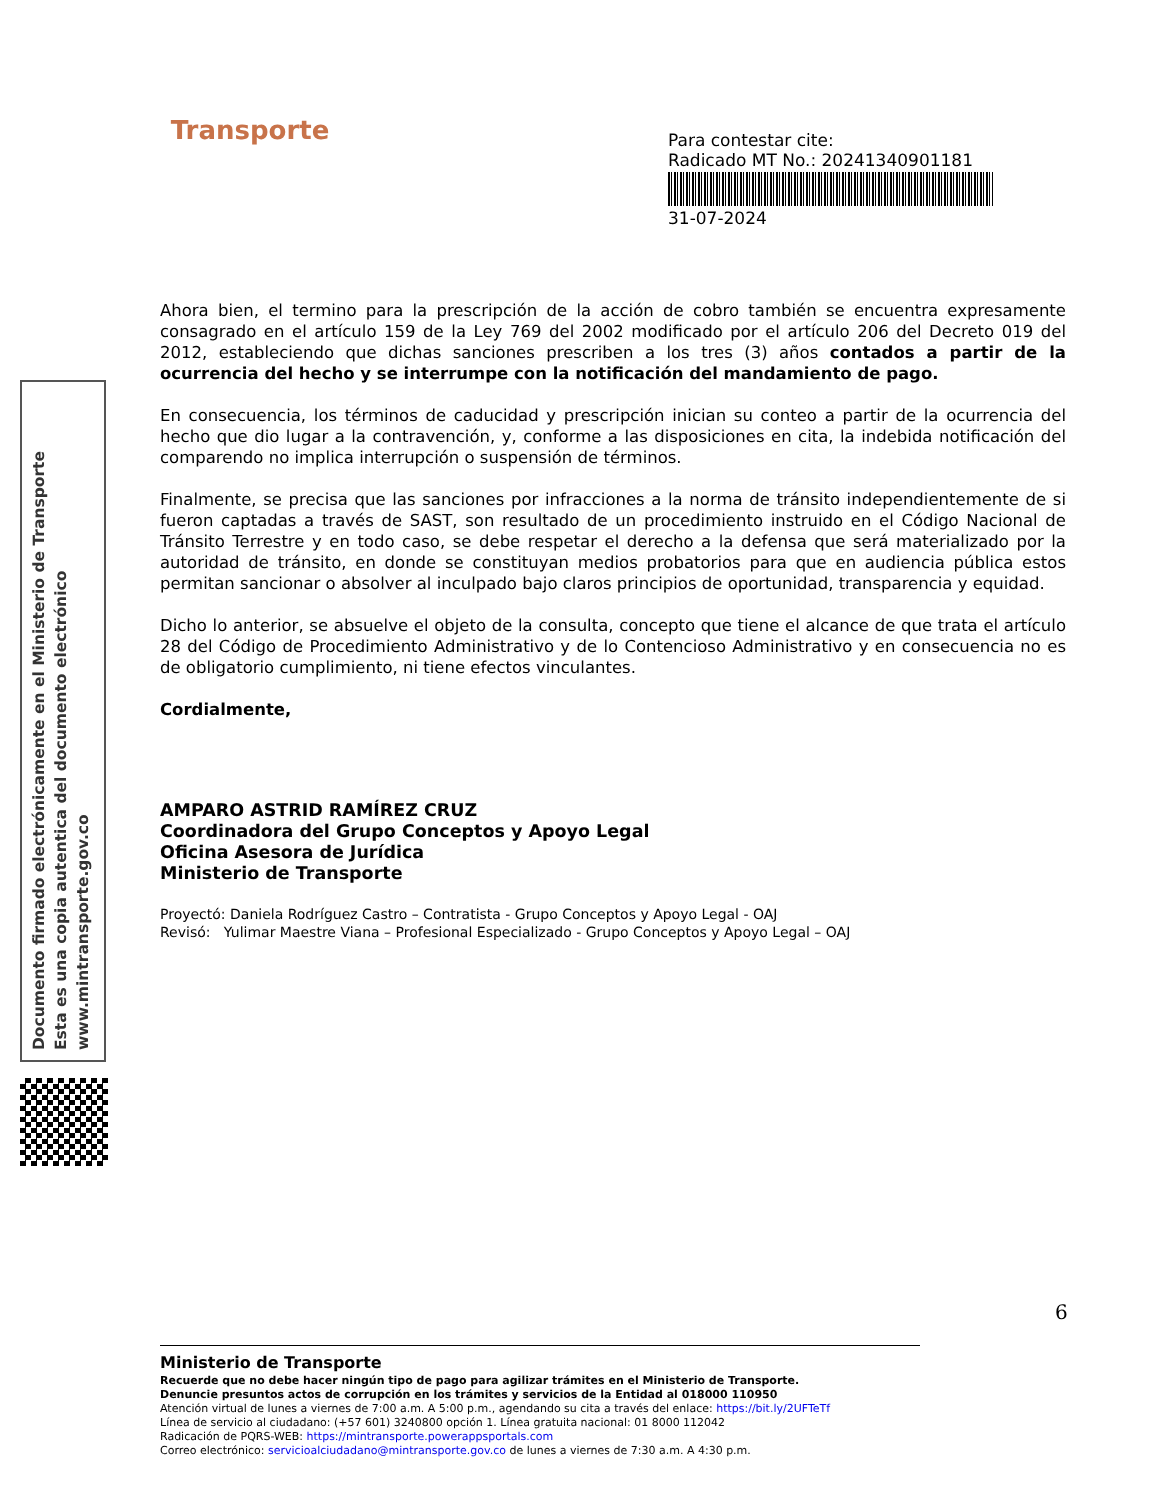Transporte
Para contestar cite:
Radicado MT No.: 20241340901181
31-07-2024
Ahora bien, el termino para la prescripción de la acción de cobro también se encuentra expresamente consagrado en el artículo 159 de la Ley 769 del 2002 modificado por el artículo 206 del Decreto 019 del 2012, estableciendo que dichas sanciones prescriben a los tres (3) años contados a partir de la ocurrencia del hecho y se interrumpe con la notificación del mandamiento de pago.
En consecuencia, los términos de caducidad y prescripción inician su conteo a partir de la ocurrencia del hecho que dio lugar a la contravención, y, conforme a las disposiciones en cita, la indebida notificación del comparendo no implica interrupción o suspensión de términos.
Finalmente, se precisa que las sanciones por infracciones a la norma de tránsito independientemente de si fueron captadas a través de SAST, son resultado de un procedimiento instruido en el Código Nacional de Tránsito Terrestre y en todo caso, se debe respetar el derecho a la defensa que será materializado por la autoridad de tránsito, en donde se constituyan medios probatorios para que en audiencia pública estos permitan sancionar o absolver al inculpado bajo claros principios de oportunidad, transparencia y equidad.
Dicho lo anterior, se absuelve el objeto de la consulta, concepto que tiene el alcance de que trata el artículo 28 del Código de Procedimiento Administrativo y de lo Contencioso Administrativo y en consecuencia no es de obligatorio cumplimiento, ni tiene efectos vinculantes.
Cordialmente,
AMPARO ASTRID RAMÍREZ CRUZ
Coordinadora del Grupo Conceptos y Apoyo Legal
Oficina Asesora de Jurídica
Ministerio de Transporte
Proyectó: Daniela Rodríguez Castro – Contratista - Grupo Conceptos y Apoyo Legal - OAJ
Revisó: Yulimar Maestre Viana – Profesional Especializado - Grupo Conceptos y Apoyo Legal – OAJ
Documento firmado electrónicamente en el Ministerio de Transporte
Esta es una copia autentica del documento electrónico
www.mintransporte.gov.co
6
Ministerio de Transporte
Recuerde que no debe hacer ningún tipo de pago para agilizar trámites en el Ministerio de Transporte.
Denuncie presuntos actos de corrupción en los trámites y servicios de la Entidad al 018000 110950
Atención virtual de lunes a viernes de 7:00 a.m. A 5:00 p.m., agendando su cita a través del enlace: https://bit.ly/2UFTeTf
Línea de servicio al ciudadano: (+57 601) 3240800 opción 1. Línea gratuita nacional: 01 8000 112042
Radicación de PQRS-WEB: https://mintransporte.powerappsportals.com
Correo electrónico: servicioalciudadano@mintransporte.gov.co de lunes a viernes de 7:30 a.m. A 4:30 p.m.